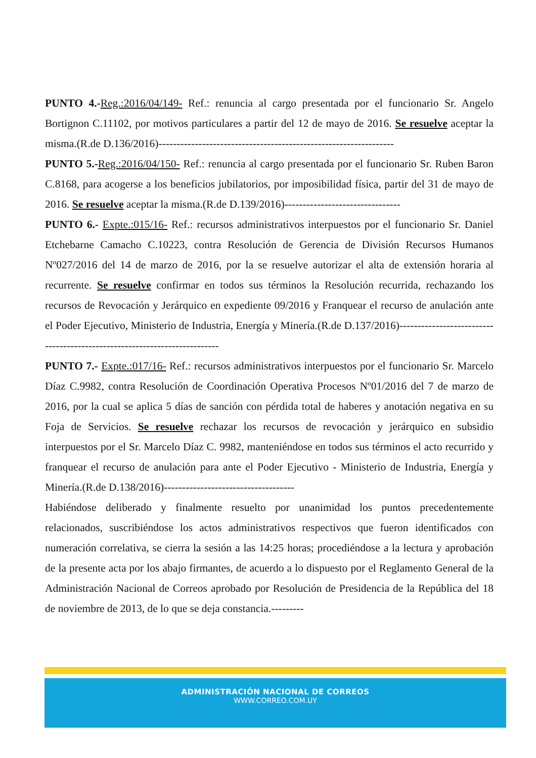PUNTO 4.-Reg.:2016/04/149- Ref.: renuncia al cargo presentada por el funcionario Sr. Angelo Bortignon C.11102, por motivos particulares a partir del 12 de mayo de 2016. Se resuelve aceptar la misma.(R.de D.136/2016)-----------------------------------------------------------------
PUNTO 5.-Reg.:2016/04/150- Ref.: renuncia al cargo presentada por el funcionario Sr. Ruben Baron C.8168, para acogerse a los beneficios jubilatorios, por imposibilidad física, partir del 31 de mayo de 2016. Se resuelve aceptar la misma.(R.de D.139/2016)--------------------------------
PUNTO 6.- Expte.:015/16- Ref.: recursos administrativos interpuestos por el funcionario Sr. Daniel Etchebarne Camacho C.10223, contra Resolución de Gerencia de División Recursos Humanos Nº027/2016 del 14 de marzo de 2016, por la se resuelve autorizar el alta de extensión horaria al recurrente. Se resuelve confirmar en todos sus términos la Resolución recurrida, rechazando los recursos de Revocación y Jerárquico en expediente 09/2016 y Franquear el recurso de anulación ante el Poder Ejecutivo, Ministerio de Industria, Energía y Minería.(R.de D.137/2016)--------------------------------------------------------------------------
PUNTO 7.- Expte.:017/16- Ref.: recursos administrativos interpuestos por el funcionario Sr. Marcelo Díaz C.9982, contra Resolución de Coordinación Operativa Procesos Nº01/2016 del 7 de marzo de 2016, por la cual se aplica 5 días de sanción con pérdida total de haberes y anotación negativa en su Foja de Servicios. Se resuelve rechazar los recursos de revocación y jerárquico en subsidio interpuestos por el Sr. Marcelo Díaz C. 9982, manteniéndose en todos sus términos el acto recurrido y franquear el recurso de anulación para ante el Poder Ejecutivo - Ministerio de Industria, Energía y Minería.(R.de D.138/2016)------------------------------------
Habiéndose deliberado y finalmente resuelto por unanimidad los puntos precedentemente relacionados, suscribiéndose los actos administrativos respectivos que fueron identificados con numeración correlativa, se cierra la sesión a las 14:25 horas; procediéndose a la lectura y aprobación de la presente acta por los abajo firmantes, de acuerdo a lo dispuesto por el Reglamento General de la Administración Nacional de Correos aprobado por Resolución de Presidencia de la República del 18 de noviembre de 2013, de lo que se deja constancia.---------
ADMINISTRACIÓN NACIONAL DE CORREOS
WWW.CORREO.COM.UY